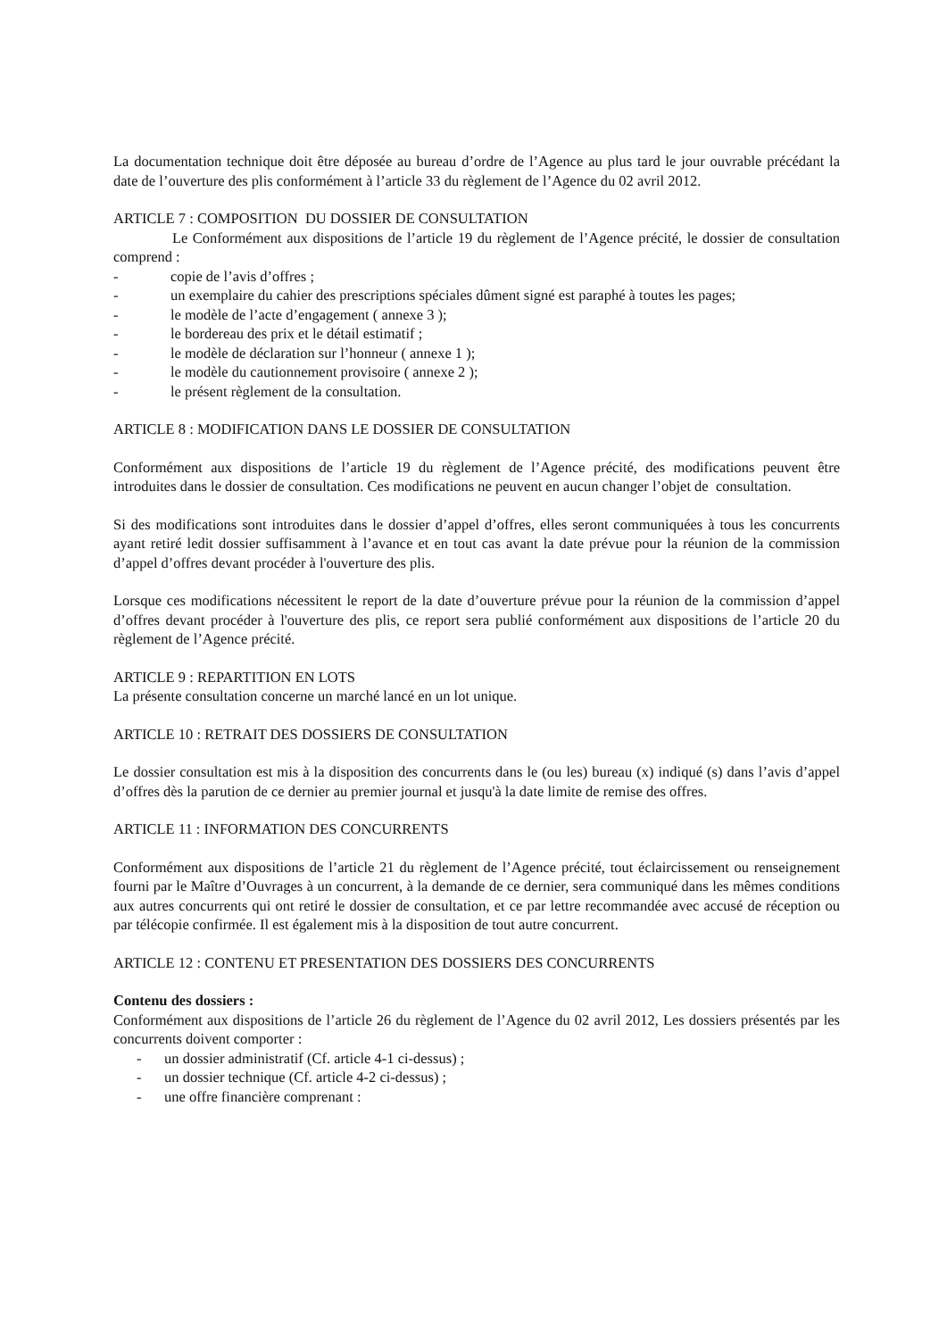La documentation technique doit être déposée au bureau d’ordre de l’Agence au plus tard le jour ouvrable précédant la date de l’ouverture des plis conformément à l’article 33 du règlement de l’Agence du 02 avril 2012.
ARTICLE 7 : COMPOSITION DU DOSSIER DE CONSULTATION
Le Conformément aux dispositions de l’article 19 du règlement de l’Agence précité, le dossier de consultation comprend :
- copie de l’avis d’offres ;
- un exemplaire du cahier des prescriptions spéciales dûment signé est paraphé à toutes les pages;
- le modèle de l’acte d’engagement ( annexe 3 );
- le bordereau des prix et le détail estimatif ;
- le modèle de déclaration sur l’honneur ( annexe 1 );
- le modèle du cautionnement provisoire ( annexe 2 );
- le présent règlement de la consultation.
ARTICLE 8 : MODIFICATION DANS LE DOSSIER DE CONSULTATION
Conformément aux dispositions de l’article 19 du règlement de l’Agence précité, des modifications peuvent être introduites dans le dossier de consultation. Ces modifications ne peuvent en aucun changer l’objet de consultation.
Si des modifications sont introduites dans le dossier d’appel d’offres, elles seront communiquées à tous les concurrents ayant retiré ledit dossier suffisamment à l’avance et en tout cas avant la date prévue pour la réunion de la commission d’appel d’offres devant procéder à l'ouverture des plis.
Lorsque ces modifications nécessitent le report de la date d’ouverture prévue pour la réunion de la commission d’appel d’offres devant procéder à l'ouverture des plis, ce report sera publié conformément aux dispositions de l’article 20 du règlement de l’Agence précité.
ARTICLE 9 : REPARTITION EN LOTS
La présente consultation concerne un marché lancé en un lot unique.
ARTICLE 10 : RETRAIT DES DOSSIERS DE CONSULTATION
Le dossier consultation est mis à la disposition des concurrents dans le (ou les) bureau (x) indiqué (s) dans l’avis d’appel d’offres dès la parution de ce dernier au premier journal et jusqu'à la date limite de remise des offres.
ARTICLE 11 : INFORMATION DES CONCURRENTS
Conformément aux dispositions de l’article 21 du règlement de l’Agence précité, tout éclaircissement ou renseignement fourni par le Maître d’Ouvrages à un concurrent, à la demande de ce dernier, sera communiqué dans les mêmes conditions aux autres concurrents qui ont retiré le dossier de consultation, et ce par lettre recommandée avec accusé de réception ou par télécopie confirmée. Il est également mis à la disposition de tout autre concurrent.
ARTICLE 12 : CONTENU ET PRESENTATION DES DOSSIERS DES CONCURRENTS
Contenu des dossiers :
Conformément aux dispositions de l’article 26 du règlement de l’Agence du 02 avril 2012, Les dossiers présentés par les concurrents doivent comporter :
- un dossier administratif (Cf. article 4-1 ci-dessus) ;
- un dossier technique (Cf. article 4-2 ci-dessus) ;
- une offre financière comprenant :